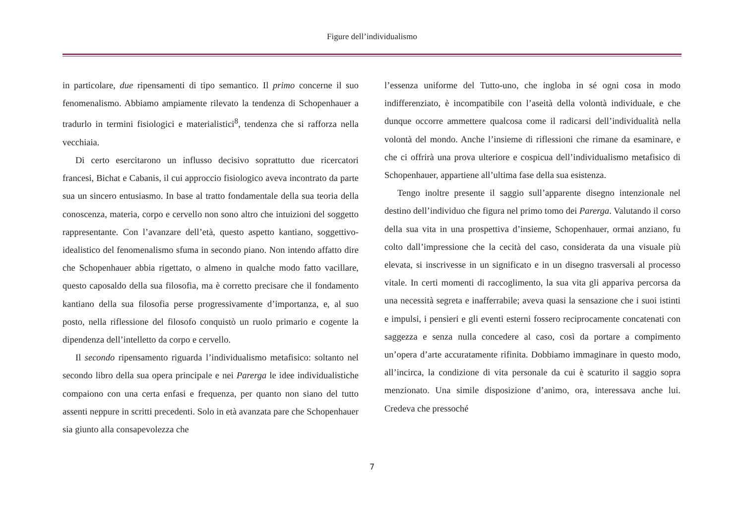Figure dell’individualismo
in particolare, due ripensamenti di tipo semantico. Il primo concerne il suo fenomenalismo. Abbiamo ampiamente rilevato la tendenza di Schopenhauer a tradurlo in termini fisiologici e materialistici<sup>8</sup>, tendenza che si rafforza nella vecchiaia.
Di certo esercitarono un influsso decisivo soprattutto due ricercatori francesi, Bichat e Cabanis, il cui approccio fisiologico aveva incontrato da parte sua un sincero entusiasmo. In base al tratto fondamentale della sua teoria della conoscenza, materia, corpo e cervello non sono altro che intuizioni del soggetto rappresentante. Con l’avanzare dell’età, questo aspetto kantiano, soggettivo-idealistico del fenomenalismo sfuma in secondo piano. Non intendo affatto dire che Schopenhauer abbia rigettato, o almeno in qualche modo fatto vacillare, questo caposaldo della sua filosofia, ma è corretto precisare che il fondamento kantiano della sua filosofia perse progressivamente d’importanza, e, al suo posto, nella riflessione del filosofo conquistò un ruolo primario e cogente la dipendenza dell’intelletto da corpo e cervello.
Il secondo ripensamento riguarda l’individualismo metafisico: soltanto nel secondo libro della sua opera principale e nei Parerga le idee individualistiche compaiono con una certa enfasi e frequenza, per quanto non siano del tutto assenti neppure in scritti precedenti. Solo in età avanzata pare che Schopenhauer sia giunto alla consapevolezza che
l’essenza uniforme del Tutto-uno, che ingloba in sé ogni cosa in modo indifferenziato, è incompatibile con l’aseità della volontà individuale, e che dunque occorre ammettere qualcosa come il radicarsi dell’individualità nella volontà del mondo. Anche l’insieme di riflessioni che rimane da esaminare, e che ci offrirà una prova ulteriore e cospicua dell’individualismo metafisico di Schopenhauer, appartiene all’ultima fase della sua esistenza.
Tengo inoltre presente il saggio sull’apparente disegno intenzionale nel destino dell’individuo che figura nel primo tomo dei Parerga. Valutando il corso della sua vita in una prospettiva d’insieme, Schopenhauer, ormai anziano, fu colto dall’impressione che la cecità del caso, considerata da una visuale più elevata, si inscrivesse in un significato e in un disegno trasversali al processo vitale. In certi momenti di raccoglimento, la sua vita gli appariva percorsa da una necessità segreta e inafferrabile; aveva quasi la sensazione che i suoi istinti e impulsi, i pensieri e gli eventi esterni fossero reciprocamente concatenati con saggezza e senza nulla concedere al caso, così da portare a compimento un’opera d’arte accuratamente rifinita. Dobbiamo immaginare in questo modo, all’incirca, la condizione di vita personale da cui è scaturito il saggio sopra menzionato. Una simile disposizione d’animo, ora, interessava anche lui. Credeva che pressoché
7